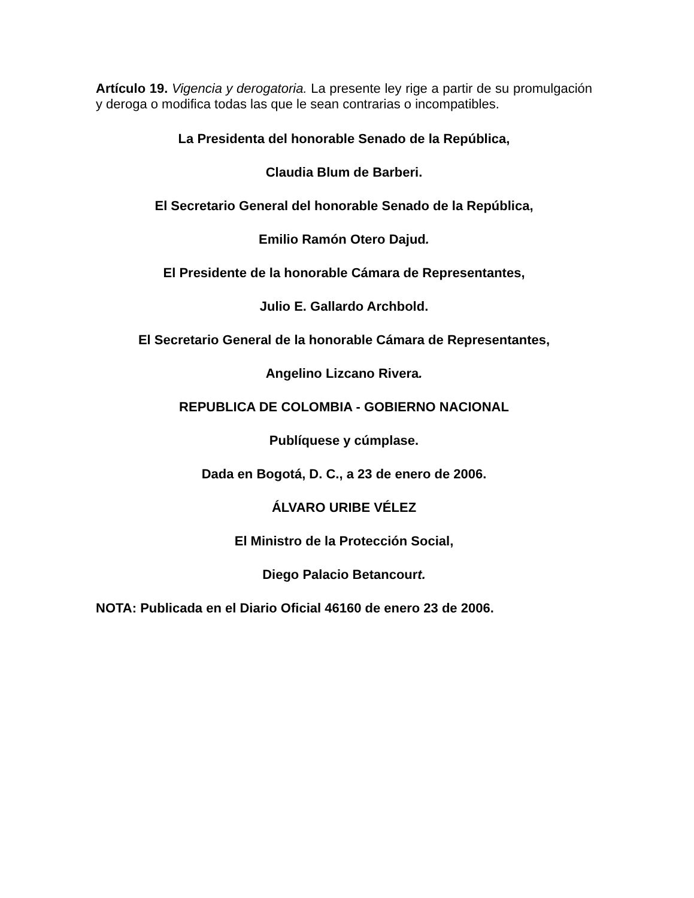Artículo 19. Vigencia y derogatoria. La presente ley rige a partir de su promulgación y deroga o modifica todas las que le sean contrarias o incompatibles.
La Presidenta del honorable Senado de la República,
Claudia Blum de Barberi.
El Secretario General del honorable Senado de la República,
Emilio Ramón Otero Dajud.
El Presidente de la honorable Cámara de Representantes,
Julio E. Gallardo Archbold.
El Secretario General de la honorable Cámara de Representantes,
Angelino Lizcano Rivera.
REPUBLICA DE COLOMBIA - GOBIERNO NACIONAL
Publíquese y cúmplase.
Dada en Bogotá, D. C., a 23 de enero de 2006.
ÁLVARO URIBE VÉLEZ
El Ministro de la Protección Social,
Diego Palacio Betancourt.
NOTA: Publicada en el Diario Oficial 46160 de enero 23 de 2006.